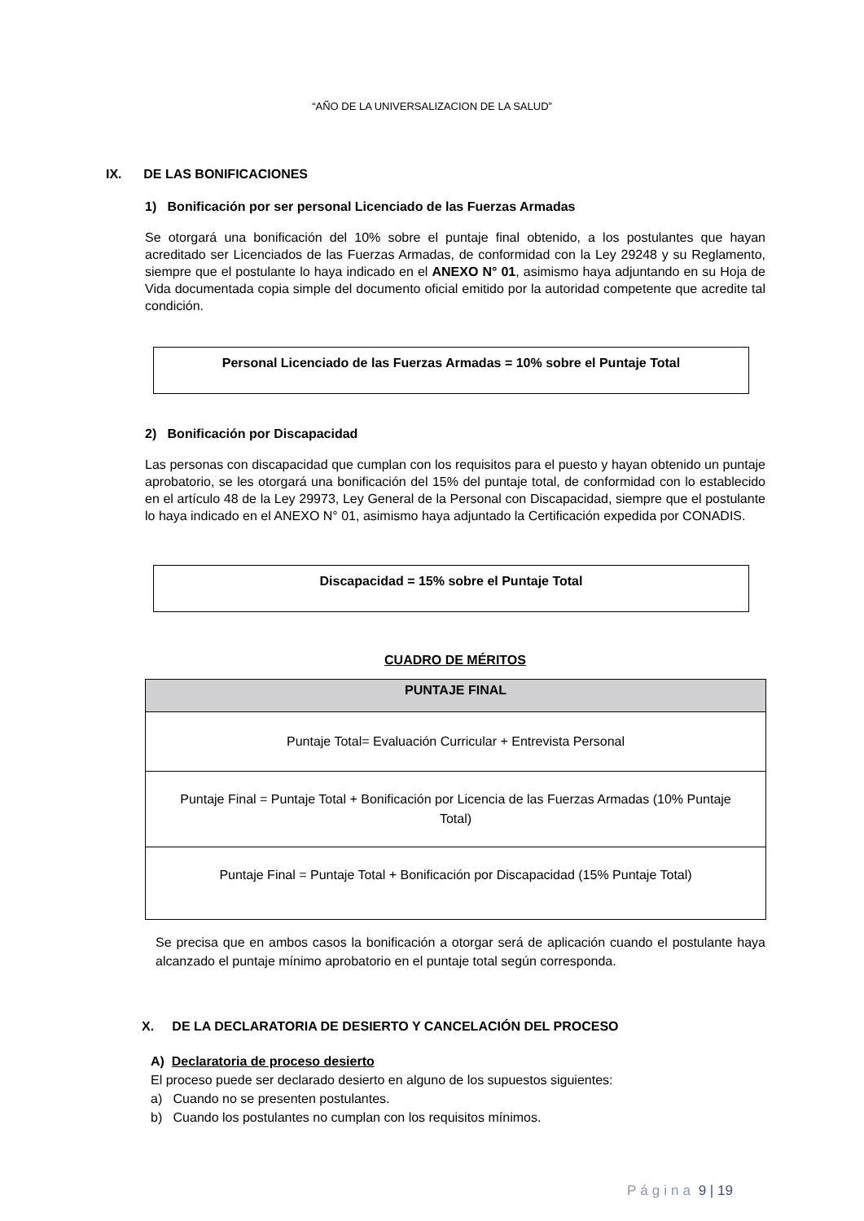“AÑO DE LA UNIVERSALIZACION DE LA SALUD”
IX. DE LAS BONIFICACIONES
1) Bonificación por ser personal Licenciado de las Fuerzas Armadas
Se otorgará una bonificación del 10% sobre el puntaje final obtenido, a los postulantes que hayan acreditado ser Licenciados de las Fuerzas Armadas, de conformidad con la Ley 29248 y su Reglamento, siempre que el postulante lo haya indicado en el ANEXO N° 01, asimismo haya adjuntando en su Hoja de Vida documentada copia simple del documento oficial emitido por la autoridad competente que acredite tal condición.
Personal Licenciado de las Fuerzas Armadas = 10% sobre el Puntaje Total
2) Bonificación por Discapacidad
Las personas con discapacidad que cumplan con los requisitos para el puesto y hayan obtenido un puntaje aprobatorio, se les otorgará una bonificación del 15% del puntaje total, de conformidad con lo establecido en el artículo 48 de la Ley 29973, Ley General de la Personal con Discapacidad, siempre que el postulante lo haya indicado en el ANEXO N° 01, asimismo haya adjuntado la Certificación expedida por CONADIS.
Discapacidad = 15% sobre el Puntaje Total
CUADRO DE MÉRITOS
| PUNTAJE FINAL |
| --- |
| Puntaje Total= Evaluación Curricular + Entrevista Personal |
| Puntaje Final = Puntaje Total + Bonificación por Licencia de las Fuerzas Armadas (10% Puntaje Total) |
| Puntaje Final = Puntaje Total + Bonificación por Discapacidad (15% Puntaje Total) |
Se precisa que en ambos casos la bonificación a otorgar será de aplicación cuando el postulante haya alcanzado el puntaje mínimo aprobatorio en el puntaje total según corresponda.
X. DE LA DECLARATORIA DE DESIERTO Y CANCELACIÓN DEL PROCESO
A) Declaratoria de proceso desierto
El proceso puede ser declarado desierto en alguno de los supuestos siguientes:
a) Cuando no se presenten postulantes.
b) Cuando los postulantes no cumplan con los requisitos mínimos.
Página 9 | 19